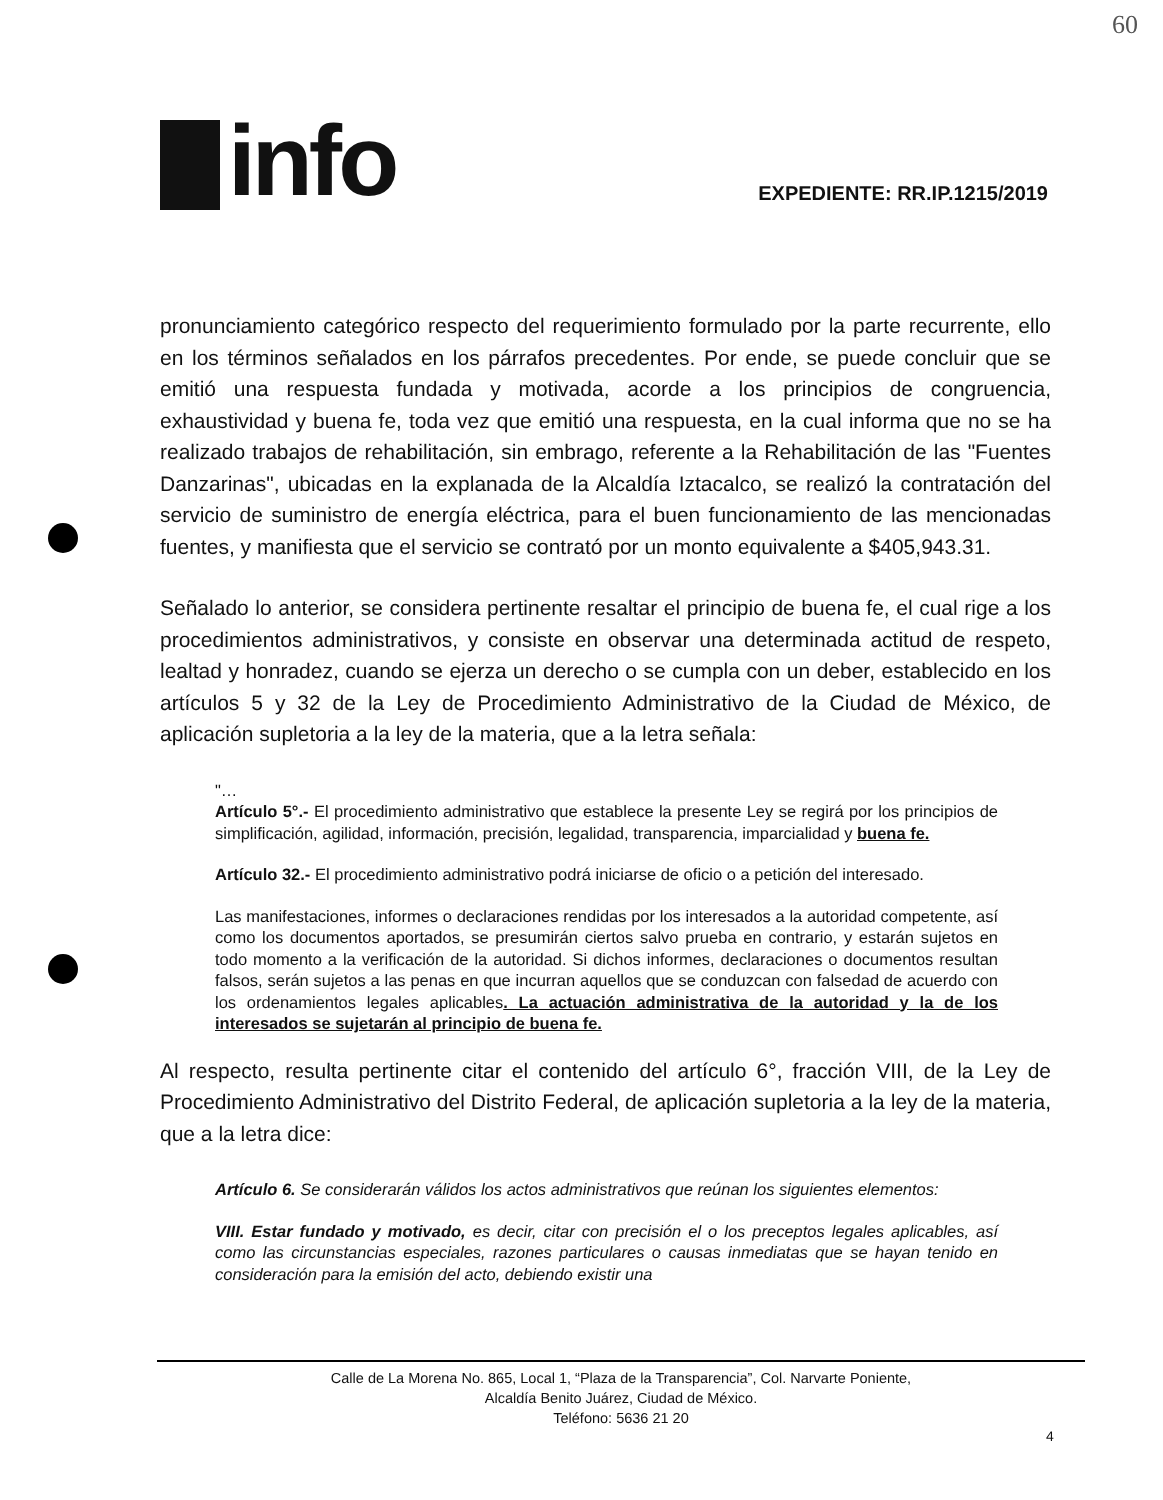60
info
EXPEDIENTE: RR.IP.1215/2019
pronunciamiento categórico respecto del requerimiento formulado por la parte recurrente, ello en los términos señalados en los párrafos precedentes. Por ende, se puede concluir que se emitió una respuesta fundada y motivada, acorde a los principios de congruencia, exhaustividad y buena fe, toda vez que emitió una respuesta, en la cual informa que no se ha realizado trabajos de rehabilitación, sin embrago, referente a la Rehabilitación de las "Fuentes Danzarinas", ubicadas en la explanada de la Alcaldía Iztacalco, se realizó la contratación del servicio de suministro de energía eléctrica, para el buen funcionamiento de las mencionadas fuentes, y manifiesta que el servicio se contrató por un monto equivalente a $405,943.31.
Señalado lo anterior, se considera pertinente resaltar el principio de buena fe, el cual rige a los procedimientos administrativos, y consiste en observar una determinada actitud de respeto, lealtad y honradez, cuando se ejerza un derecho o se cumpla con un deber, establecido en los artículos 5 y 32 de la Ley de Procedimiento Administrativo de la Ciudad de México, de aplicación supletoria a la ley de la materia, que a la letra señala:
"…
Artículo 5°.- El procedimiento administrativo que establece la presente Ley se regirá por los principios de simplificación, agilidad, información, precisión, legalidad, transparencia, imparcialidad y buena fe.
Artículo 32.- El procedimiento administrativo podrá iniciarse de oficio o a petición del interesado.
Las manifestaciones, informes o declaraciones rendidas por los interesados a la autoridad competente, así como los documentos aportados, se presumirán ciertos salvo prueba en contrario, y estarán sujetos en todo momento a la verificación de la autoridad. Si dichos informes, declaraciones o documentos resultan falsos, serán sujetos a las penas en que incurran aquellos que se conduzcan con falsedad de acuerdo con los ordenamientos legales aplicables. La actuación administrativa de la autoridad y la de los interesados se sujetarán al principio de buena fe.
Al respecto, resulta pertinente citar el contenido del artículo 6°, fracción VIII, de la Ley de Procedimiento Administrativo del Distrito Federal, de aplicación supletoria a la ley de la materia, que a la letra dice:
Artículo 6. Se considerarán válidos los actos administrativos que reúnan los siguientes elementos:
VIII. Estar fundado y motivado, es decir, citar con precisión el o los preceptos legales aplicables, así como las circunstancias especiales, razones particulares o causas inmediatas que se hayan tenido en consideración para la emisión del acto, debiendo existir una
Calle de La Morena No. 865, Local 1, “Plaza de la Transparencia”, Col. Narvarte Poniente,
Alcaldía Benito Juárez, Ciudad de México.
Teléfono: 5636 21 20
4